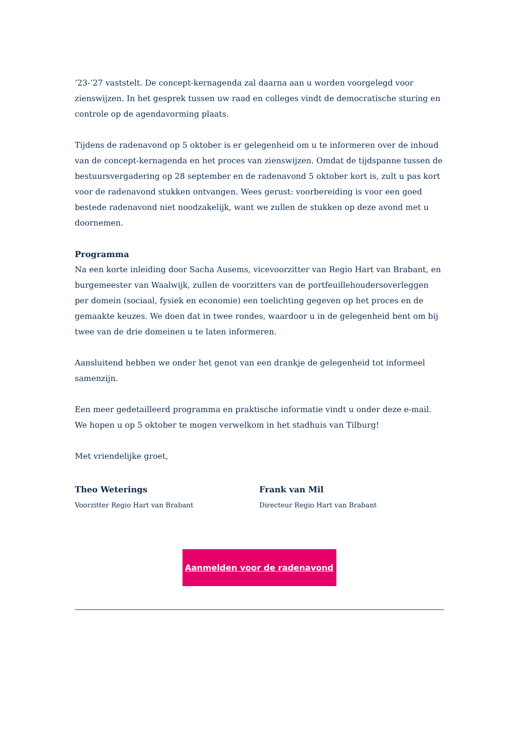’23-’27 vaststelt. De concept-kernagenda zal daarna aan u worden voorgelegd voor zienswijzen. In het gesprek tussen uw raad en colleges vindt de democratische sturing en controle op de agendavorming plaats.
Tijdens de radenavond op 5 oktober is er gelegenheid om u te informeren over de inhoud van de concept-kernagenda en het proces van zienswijzen. Omdat de tijdspanne tussen de bestuursvergadering op 28 september en de radenavond 5 oktober kort is, zult u pas kort voor de radenavond stukken ontvangen. Wees gerust: voorbereiding is voor een goed bestede radenavond niet noodzakelijk, want we zullen de stukken op deze avond met u doornemen.
Programma
Na een korte inleiding door Sacha Ausems, vicevoorzitter van Regio Hart van Brabant, en burgemeester van Waalwijk, zullen de voorzitters van de portfeuillehoudersoverleggen per domein (sociaal, fysiek en economie) een toelichting gegeven op het proces en de gemaakte keuzes. We doen dat in twee rondes, waardoor u in de gelegenheid bent om bij twee van de drie domeinen u te laten informeren.
Aansluitend hebben we onder het genot van een drankje de gelegenheid tot informeel samenzijn.
Een meer gedetailleerd programma en praktische informatie vindt u onder deze e-mail.
We hopen u op 5 oktober te mogen verwelkom in het stadhuis van Tilburg!
Met vriendelijke groet,
Theo Weterings
Voorzitter Regio Hart van Brabant
Frank van Mil
Directeur Regio Hart van Brabant
Aanmelden voor de radenavond